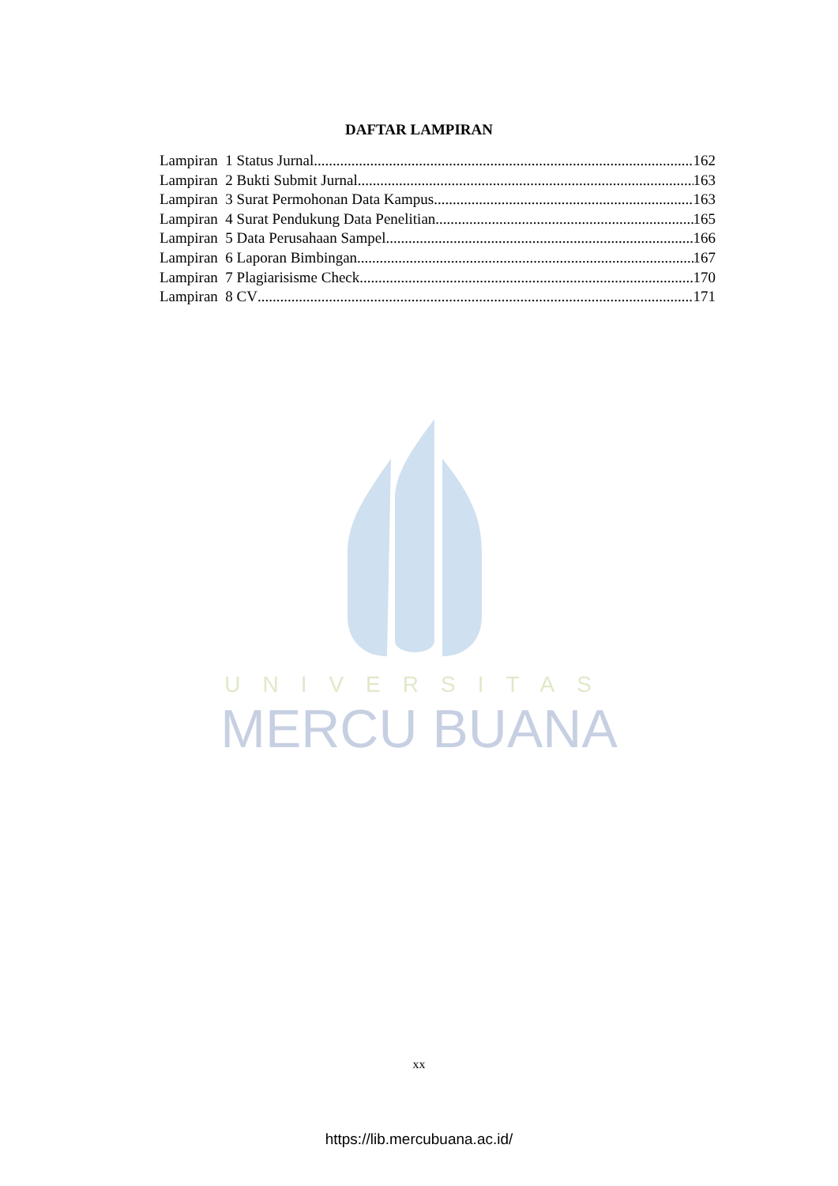DAFTAR LAMPIRAN
Lampiran 1 Status Jurnal 162
Lampiran 2 Bukti Submit Jurnal 163
Lampiran 3 Surat Permohonan Data Kampus 163
Lampiran 4 Surat Pendukung Data Penelitian 165
Lampiran 5 Data Perusahaan Sampel 166
Lampiran 6 Laporan Bimbingan 167
Lampiran 7 Plagiarisisme Check 170
Lampiran 8 CV 171
UNIVERSITAS
MERCU BUANA
xx
https://lib.mercubuana.ac.id/